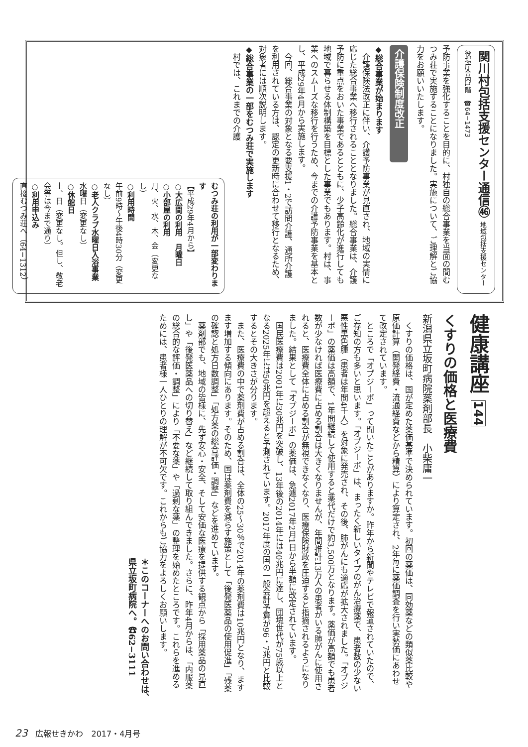関川村包括支援センター通信㊻ 地域包括支援センター　役場庁舎内1階　☎64−1473
予防事業を強化することを目的に、村独自の総合事業を当面の間むつみ荘で実施することになりました。実施について、ご理解とご協力をお願いいたします。
介護保険制度改正
◆総合事業が始まります
　介護保険法改正に伴い、介護予防事業が見直され、地域の実情に応じた総合事業へ移行されることとなりました。総合事業は、介護予防に重点をおいた事業であるとともに、少子高齢化が進行しても地域で暮らせる体制構築を目標とした事業でもあります。村は、事業へのスムーズな移行を行うため、今までの介護予防事業を基本とし、平成29年4月から実施します。
　今回、総合事業の対象となる要支援1・2で訪問介護、通所介護を利用されている方は、認定の更新時に合わせて移行となるため、対象者には順次説明します。
◆総合事業の一部をむつみ荘で実施します
　村では、これまでの介護
むつみ荘の利用が一部変わります
【平成29年4月から】
○大広間の利用　月曜日
○小部屋の利用
月、火、水、木、金（変更なし）
○利用時間
午前9時〜午後4時30分（変更なし）
○老人クラブ水曜日入浴事業
水曜日（変更なし）
○休館日
土、日（変更なし。但し、敬老会等は今まで通り）
○利用申込み
直接むつみ荘へ（64−1312）
健康講座 144
くすりの価格と医療費
新潟県立坂町病院薬剤部長　小柴庸一
　くすりの価格は、国が定めた薬価基準で決められています。初回の薬価は、同効薬などの類似薬比較や原価計算（開発経費・流通経費などから精算）により算定され、2年毎に薬価調査を行い実勢価にあわせて改定されています。
　ところで「オプジーボ」って聞いたことがありますか。昨年から新聞やテレビで報道されていたので、ご存知の方も多いと思います。「オプジーボ」は、まったく新しいタイプのがん治療薬で、患者数の少ない悪性黒色腫（患者は年間4千人）を対象に発売され、その後、肺がんにも適応が拡大されました。「オプジーボ」の薬価は高額で、1年間継続して使用すると薬代だけで約3,500万となります。薬価が高額でも患者数が少なければ医療費に占める割合は大きくなりませんが、年間推計13万人の患者がいる肺がんに使用されると、医療費全体に占める割合が無視できなくなり、医療保険財政を圧迫すると指摘されるようになりました。結果として「オプジーボ」の薬価は、急遽2017年2月1日から半額に改定されています。
　国民医療費は2001年に30兆円を突破し、13年後の2014年には40兆円に達し、団塊世代が75歳以上となる2025年には50兆円を超えると予測されています。2017年度の国の一般会計予算が96・7兆円と比較するとその大きさが分ります。
　また、医療費の中で薬剤費が占める割合は、全体の25〜30％で2014年の薬剤費は10兆円となり、ますます増加する傾向にあります。そのため、国は薬剤費を減らす施策として「後発医薬品の使用促進」「残薬の確認と処方日数調整」「処方薬の総合評価・調整」などを進めています。
　薬剤部でも、地域の皆様に、先ず安心・安全、そして安価な医療を提供する観点から「採用薬品の見直し」や「後発医薬品への切り替え」など継続して取り組んできました。さらに、昨年4月からは、「内服薬の総合的な評価・調整」により「不要な薬」や「過剰な薬」の整理を始めたところです。これらを進めるためには、患者様一人ひとりの理解が不可欠です。これからもご協力をよろしくお願いします。
＊このコーナーへのお問い合わせは、県立坂町病院へ。☎62−3111
23　広報せきかわ　2017・4月号